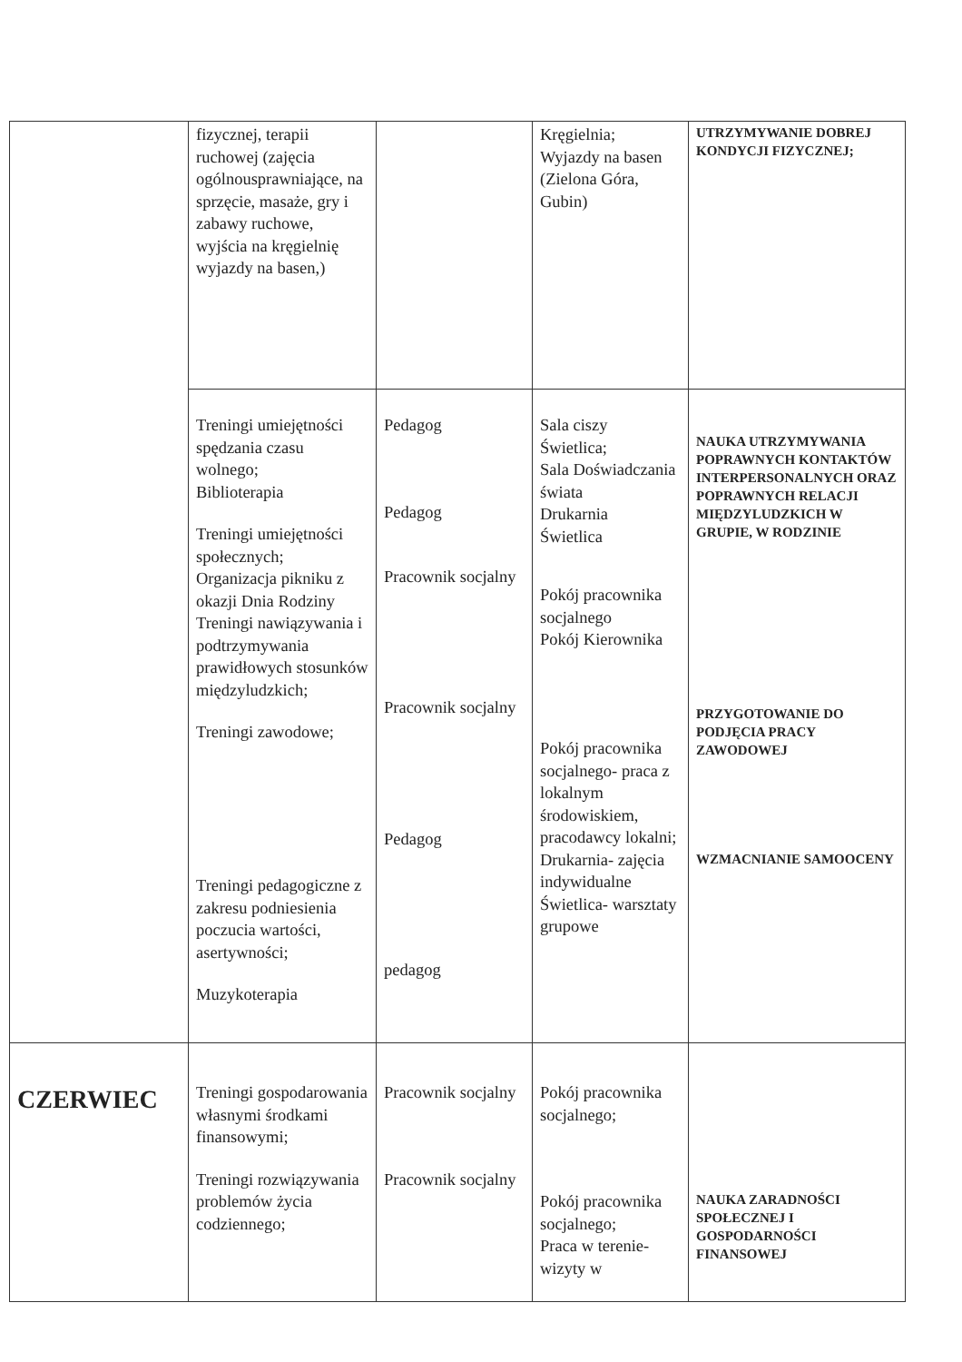| | fizycznej, terapii ruchowej (zajęcia ogólnousprawniające, na sprzęcie, masaże, gry i zabawy ruchowe, wyjścia na kręgielnię wyjazdy na basen,) | | Kręgielnia; Wyjazdy na basen (Zielona Góra, Gubin) | UTRZYMYWANIE DOBREJ KONDYCJI FIZYCZNEJ; |
| | Treningi umiejętności spędzania czasu wolnego; Biblioterapia Treningi umiejętności społecznych; Organizacja pikniku z okazji Dnia Rodziny Treningi nawiązywania i podtrzymywania prawidłowych stosunków międzyludzkich; Treningi zawodowe; Treningi pedagogiczne z zakresu podniesienia poczucia wartości, asertywności; Muzykoterapia | Pedagog Pedagog Pracownik socjalny Pracownik socjalny Pedagog pedagog | Sala ciszy Świetlica; Sala Doświadczania świata Drukarnia Świetlica Pokój pracownika socjalnego Pokój Kierownika Pokój pracownika socjalnego- praca z lokalnym środowiskiem, pracodawcy lokalni; Drukarnia- zajęcia indywidualne Świetlica- warsztaty grupowe | NAUKA UTRZYMYWANIA POPRAWNYCH KONTAKTÓW INTERPERSONALNYCH ORAZ POPRAWNYCH RELACJI MIĘDZYLUDZKICH W GRUPIE, W RODZINIE PRZYGOTOWANIE DO PODJĘCIA PRACY ZAWODOWEJ WZMACNIANIE SAMOOCENY |
| CZERWIEC | Treningi gospodarowania własnymi środkami finansowymi; Treningi rozwiązywania problemów życia codziennego; | Pracownik socjalny Pracownik socjalny | Pokój pracownika socjalnego; Pokój pracownika socjalnego; Praca w terenie- wizyty w | NAUKA ZARADNOŚCI SPOŁECZNEJ I GOSPODARNOŚCI FINANSOWEJ |